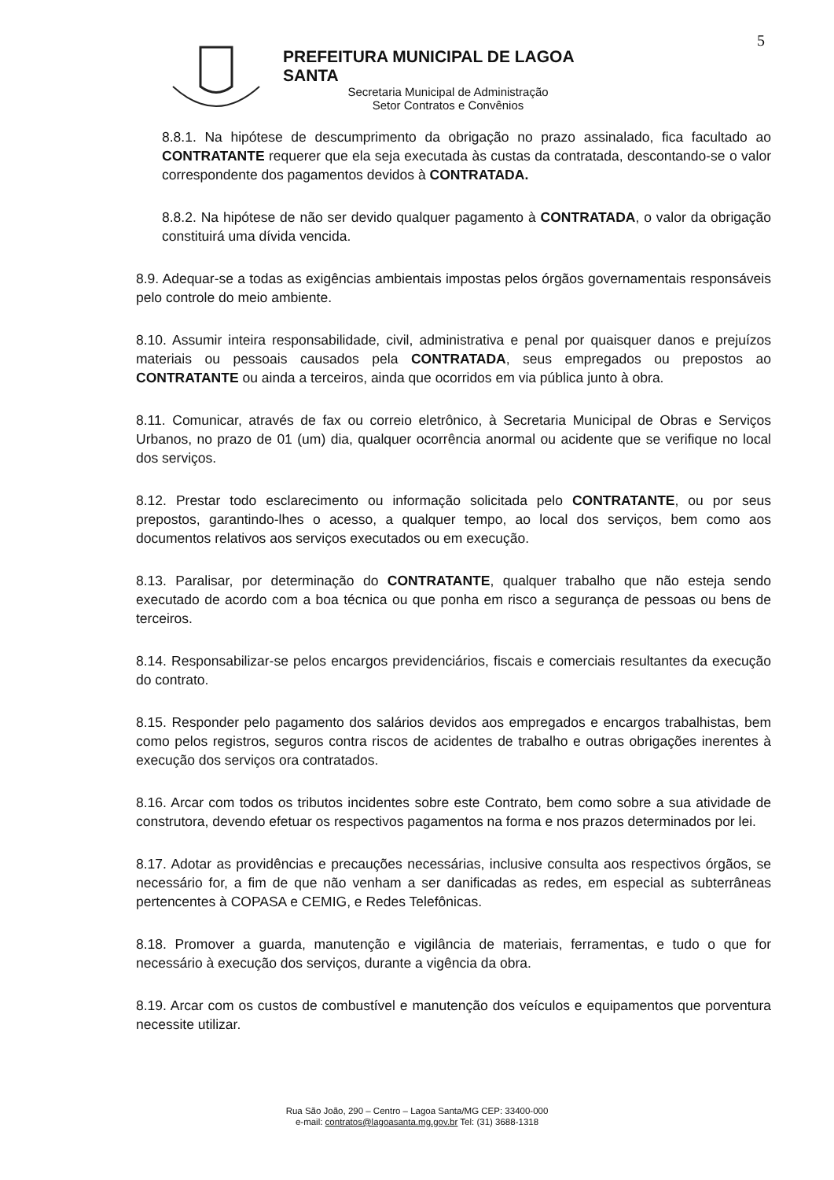5
PREFEITURA MUNICIPAL DE LAGOA SANTA
Secretaria Municipal de Administração
Setor Contratos e Convênios
8.8.1. Na hipótese de descumprimento da obrigação no prazo assinalado, fica facultado ao CONTRATANTE requerer que ela seja executada às custas da contratada, descontando-se o valor correspondente dos pagamentos devidos à CONTRATADA.
8.8.2. Na hipótese de não ser devido qualquer pagamento à CONTRATADA, o valor da obrigação constituirá uma dívida vencida.
8.9. Adequar-se a todas as exigências ambientais impostas pelos órgãos governamentais responsáveis pelo controle do meio ambiente.
8.10. Assumir inteira responsabilidade, civil, administrativa e penal por quaisquer danos e prejuízos materiais ou pessoais causados pela CONTRATADA, seus empregados ou prepostos ao CONTRATANTE ou ainda a terceiros, ainda que ocorridos em via pública junto à obra.
8.11. Comunicar, através de fax ou correio eletrônico, à Secretaria Municipal de Obras e Serviços Urbanos, no prazo de 01 (um) dia, qualquer ocorrência anormal ou acidente que se verifique no local dos serviços.
8.12. Prestar todo esclarecimento ou informação solicitada pelo CONTRATANTE, ou por seus prepostos, garantindo-lhes o acesso, a qualquer tempo, ao local dos serviços, bem como aos documentos relativos aos serviços executados ou em execução.
8.13. Paralisar, por determinação do CONTRATANTE, qualquer trabalho que não esteja sendo executado de acordo com a boa técnica ou que ponha em risco a segurança de pessoas ou bens de terceiros.
8.14. Responsabilizar-se pelos encargos previdenciários, fiscais e comerciais resultantes da execução do contrato.
8.15. Responder pelo pagamento dos salários devidos aos empregados e encargos trabalhistas, bem como pelos registros, seguros contra riscos de acidentes de trabalho e outras obrigações inerentes à execução dos serviços ora contratados.
8.16. Arcar com todos os tributos incidentes sobre este Contrato, bem como sobre a sua atividade de construtora, devendo efetuar os respectivos pagamentos na forma e nos prazos determinados por lei.
8.17. Adotar as providências e precauções necessárias, inclusive consulta aos respectivos órgãos, se necessário for, a fim de que não venham a ser danificadas as redes, em especial as subterrâneas pertencentes à COPASA e CEMIG, e Redes Telefônicas.
8.18. Promover a guarda, manutenção e vigilância de materiais, ferramentas, e tudo o que for necessário à execução dos serviços, durante a vigência da obra.
8.19. Arcar com os custos de combustível e manutenção dos veículos e equipamentos que porventura necessite utilizar.
Rua São João, 290 – Centro – Lagoa Santa/MG CEP: 33400-000
e-mail: contratos@lagoasanta.mg.gov.br Tel: (31) 3688-1318